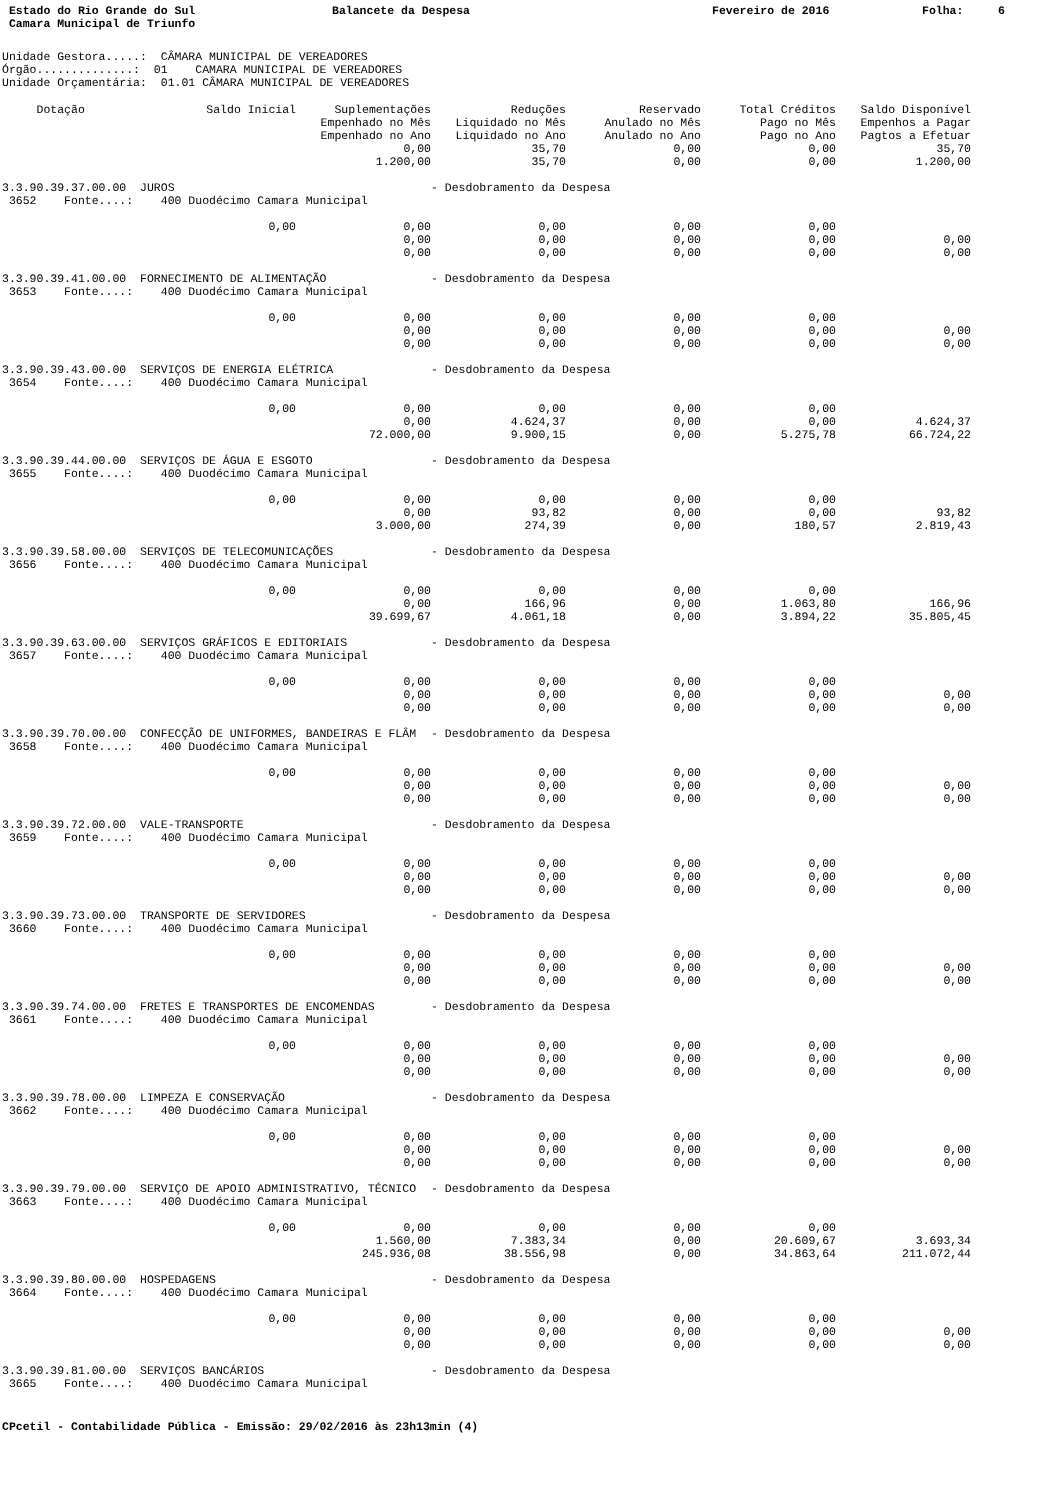Estado do Rio Grande do Sul Camara Municipal de Triunfo
Balancete da Despesa
Fevereiro de 2016
Folha: 6
Unidade Gestora.....: CÂMARA MUNICIPAL DE VEREADORES Órgão..............: 01 CAMARA MUNICIPAL DE VEREADORES Unidade Orçamentária: 01.01 CÂMARA MUNICIPAL DE VEREADORES
| Dotação | Saldo Inicial | Suplementações | Reduções | Reservado | Total Créditos | Saldo Disponível |
| --- | --- | --- | --- | --- | --- | --- |
| | | Empenhado no Mês | Liquidado no Mês | Anulado no Mês | Pago no Mês | Empenhos a Pagar |
| | | Empenhado no Ano | Liquidado no Ano | Anulado no Ano | Pago no Ano | Pagtos a Efetuar |
| | | 0,00 | 35,70 | 0,00 | 0,00 | 35,70 |
| | | 1.200,00 | 35,70 | 0,00 | 0,00 | 1.200,00 |
| 3.3.90.39.37.00.00 JUROS | | | - Desdobramento da Despesa | | | |
| 3652 Fonte....: 400 Duodécimo Camara Municipal | | | | | | |
| | 0,00 | 0,00 | 0,00 | 0,00 | 0,00 | |
| | | 0,00 | 0,00 | 0,00 | 0,00 | 0,00 |
| | | 0,00 | 0,00 | 0,00 | 0,00 | 0,00 |
| 3.3.90.39.41.00.00 FORNECIMENTO DE ALIMENTAÇÃO | | | - Desdobramento da Despesa | | | |
| 3653 Fonte....: 400 Duodécimo Camara Municipal | | | | | | |
| | 0,00 | 0,00 | 0,00 | 0,00 | 0,00 | |
| | | 0,00 | 0,00 | 0,00 | 0,00 | 0,00 |
| | | 0,00 | 0,00 | 0,00 | 0,00 | 0,00 |
| 3.3.90.39.43.00.00 SERVIÇOS DE ENERGIA ELÉTRICA | | | - Desdobramento da Despesa | | | |
| 3654 Fonte....: 400 Duodécimo Camara Municipal | | | | | | |
| | 0,00 | 0,00 | 0,00 | 0,00 | 0,00 | |
| | | 0,00 | 4.624,37 | 0,00 | 0,00 | 4.624,37 |
| | | 72.000,00 | 9.900,15 | 0,00 | 5.275,78 | 66.724,22 |
| 3.3.90.39.44.00.00 SERVIÇOS DE ÁGUA E ESGOTO | | | - Desdobramento da Despesa | | | |
| 3655 Fonte....: 400 Duodécimo Camara Municipal | | | | | | |
| | 0,00 | 0,00 | 0,00 | 0,00 | 0,00 | |
| | | 0,00 | 93,82 | 0,00 | 0,00 | 93,82 |
| | | 3.000,00 | 274,39 | 0,00 | 180,57 | 2.819,43 |
| 3.3.90.39.58.00.00 SERVIÇOS DE TELECOMUNICAÇÕES | | | - Desdobramento da Despesa | | | |
| 3656 Fonte....: 400 Duodécimo Camara Municipal | | | | | | |
| | 0,00 | 0,00 | 0,00 | 0,00 | 0,00 | |
| | | 0,00 | 166,96 | 0,00 | 1.063,80 | 166,96 |
| | | 39.699,67 | 4.061,18 | 0,00 | 3.894,22 | 35.805,45 |
| 3.3.90.39.63.00.00 SERVIÇOS GRÁFICOS E EDITORIAIS | | | - Desdobramento da Despesa | | | |
| 3657 Fonte....: 400 Duodécimo Camara Municipal | | | | | | |
| | 0,00 | 0,00 | 0,00 | 0,00 | 0,00 | |
| | | 0,00 | 0,00 | 0,00 | 0,00 | 0,00 |
| | | 0,00 | 0,00 | 0,00 | 0,00 | 0,00 |
| 3.3.90.39.70.00.00 CONFECÇÃO DE UNIFORMES, BANDEIRAS E FLÂM | | | - Desdobramento da Despesa | | | |
| 3658 Fonte....: 400 Duodécimo Camara Municipal | | | | | | |
| | 0,00 | 0,00 | 0,00 | 0,00 | 0,00 | |
| | | 0,00 | 0,00 | 0,00 | 0,00 | 0,00 |
| | | 0,00 | 0,00 | 0,00 | 0,00 | 0,00 |
| 3.3.90.39.72.00.00 VALE-TRANSPORTE | | | - Desdobramento da Despesa | | | |
| 3659 Fonte....: 400 Duodécimo Camara Municipal | | | | | | |
| | 0,00 | 0,00 | 0,00 | 0,00 | 0,00 | |
| | | 0,00 | 0,00 | 0,00 | 0,00 | 0,00 |
| | | 0,00 | 0,00 | 0,00 | 0,00 | 0,00 |
| 3.3.90.39.73.00.00 TRANSPORTE DE SERVIDORES | | | - Desdobramento da Despesa | | | |
| 3660 Fonte....: 400 Duodécimo Camara Municipal | | | | | | |
| | 0,00 | 0,00 | 0,00 | 0,00 | 0,00 | |
| | | 0,00 | 0,00 | 0,00 | 0,00 | 0,00 |
| | | 0,00 | 0,00 | 0,00 | 0,00 | 0,00 |
| 3.3.90.39.74.00.00 FRETES E TRANSPORTES DE ENCOMENDAS | | | - Desdobramento da Despesa | | | |
| 3661 Fonte....: 400 Duodécimo Camara Municipal | | | | | | |
| | 0,00 | 0,00 | 0,00 | 0,00 | 0,00 | |
| | | 0,00 | 0,00 | 0,00 | 0,00 | 0,00 |
| | | 0,00 | 0,00 | 0,00 | 0,00 | 0,00 |
| 3.3.90.39.78.00.00 LIMPEZA E CONSERVAÇÃO | | | - Desdobramento da Despesa | | | |
| 3662 Fonte....: 400 Duodécimo Camara Municipal | | | | | | |
| | 0,00 | 0,00 | 0,00 | 0,00 | 0,00 | |
| | | 0,00 | 0,00 | 0,00 | 0,00 | 0,00 |
| | | 0,00 | 0,00 | 0,00 | 0,00 | 0,00 |
| 3.3.90.39.79.00.00 SERVIÇO DE APOIO ADMINISTRATIVO, TÉCNICO | | | - Desdobramento da Despesa | | | |
| 3663 Fonte....: 400 Duodécimo Camara Municipal | | | | | | |
| | 0,00 | 0,00 | 0,00 | 0,00 | 0,00 | |
| | | 1.560,00 | 7.383,34 | 0,00 | 20.609,67 | 3.693,34 |
| | | 245.936,08 | 38.556,98 | 0,00 | 34.863,64 | 211.072,44 |
| 3.3.90.39.80.00.00 HOSPEDAGENS | | | - Desdobramento da Despesa | | | |
| 3664 Fonte....: 400 Duodécimo Camara Municipal | | | | | | |
| | 0,00 | 0,00 | 0,00 | 0,00 | 0,00 | |
| | | 0,00 | 0,00 | 0,00 | 0,00 | 0,00 |
| | | 0,00 | 0,00 | 0,00 | 0,00 | 0,00 |
| 3.3.90.39.81.00.00 SERVIÇOS BANCÁRIOS | | | - Desdobramento da Despesa | | | |
| 3665 Fonte....: 400 Duodécimo Camara Municipal | | | | | | |
CPcetil - Contabilidade Pública - Emissão: 29/02/2016 às 23h13min (4)